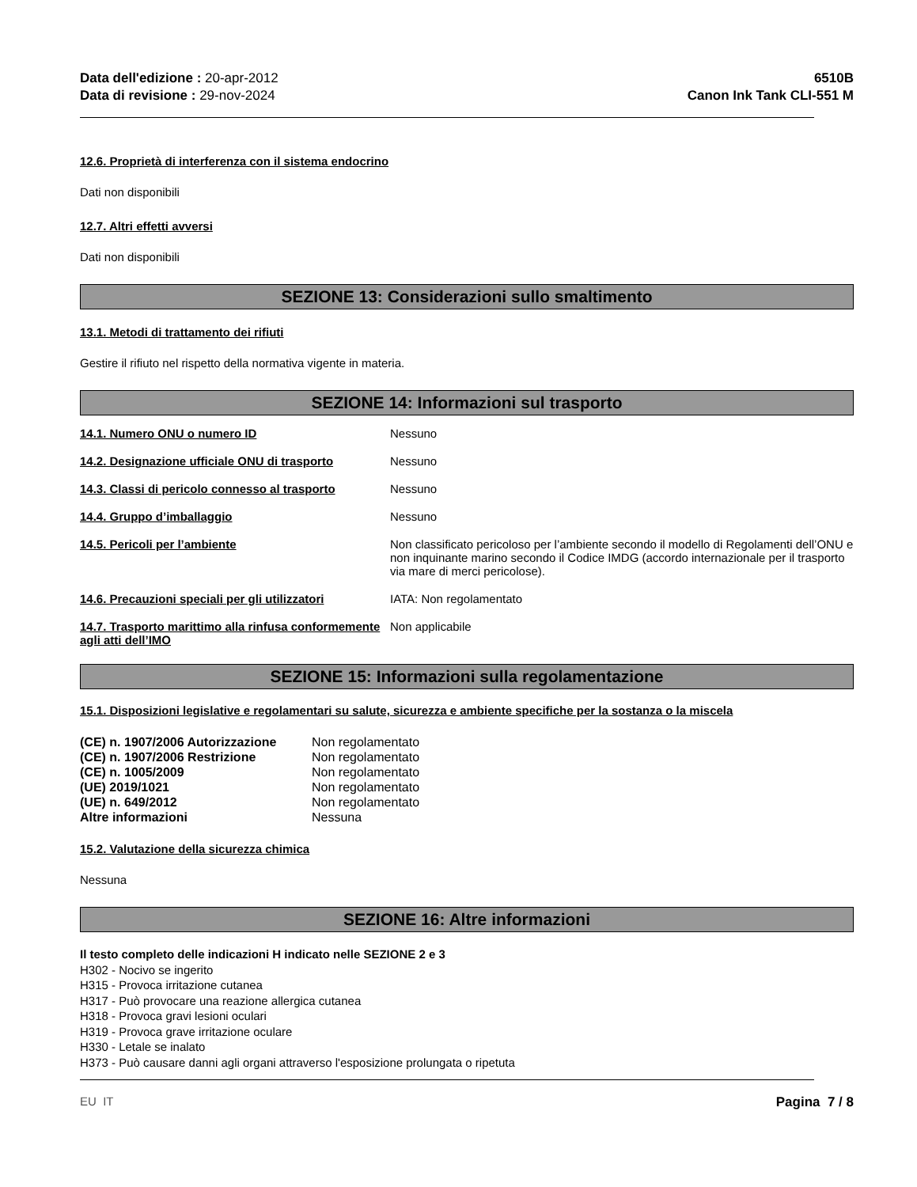Data dell'edizione : 20-apr-2012
Data di revisione : 29-nov-2024
6510B
Canon Ink Tank CLI-551 M
12.6. Proprietà di interferenza con il sistema endocrino
Dati non disponibili
12.7. Altri effetti avversi
Dati non disponibili
SEZIONE 13: Considerazioni sullo smaltimento
13.1. Metodi di trattamento dei rifiuti
Gestire il rifiuto nel rispetto della normativa vigente in materia.
SEZIONE 14: Informazioni sul trasporto
| 14.1. Numero ONU o numero ID | Nessuno |
| 14.2. Designazione ufficiale ONU di trasporto | Nessuno |
| 14.3. Classi di pericolo connesso al trasporto | Nessuno |
| 14.4. Gruppo d’imballaggio | Nessuno |
| 14.5. Pericoli per l’ambiente | Non classificato pericoloso per l’ambiente secondo il modello di Regolamenti dell’ONU e non inquinante marino secondo il Codice IMDG (accordo internazionale per il trasporto via mare di merci pericolose). |
| 14.6. Precauzioni speciali per gli utilizzatori | IATA: Non regolamentato |
| 14.7. Trasporto marittimo alla rinfusa conformemente agli atti dell’IMO | Non applicabile |
SEZIONE 15: Informazioni sulla regolamentazione
15.1. Disposizioni legislative e regolamentari su salute, sicurezza e ambiente specifiche per la sostanza o la miscela
| (CE) n. 1907/2006 Autorizzazione | Non regolamentato |
| (CE) n. 1907/2006 Restrizione | Non regolamentato |
| (CE) n. 1005/2009 | Non regolamentato |
| (UE) 2019/1021 | Non regolamentato |
| (UE) n. 649/2012 | Non regolamentato |
| Altre informazioni | Nessuna |
15.2. Valutazione della sicurezza chimica
Nessuna
SEZIONE 16: Altre informazioni
Il testo completo delle indicazioni H indicato nelle SEZIONE 2 e 3
H302 - Nocivo se ingerito
H315 - Provoca irritazione cutanea
H317 - Può provocare una reazione allergica cutanea
H318 - Provoca gravi lesioni oculari
H319 - Provoca grave irritazione oculare
H330 - Letale se inalato
H373 - Può causare danni agli organi attraverso l'esposizione prolungata o ripetuta
EU IT Pagina 7 / 8